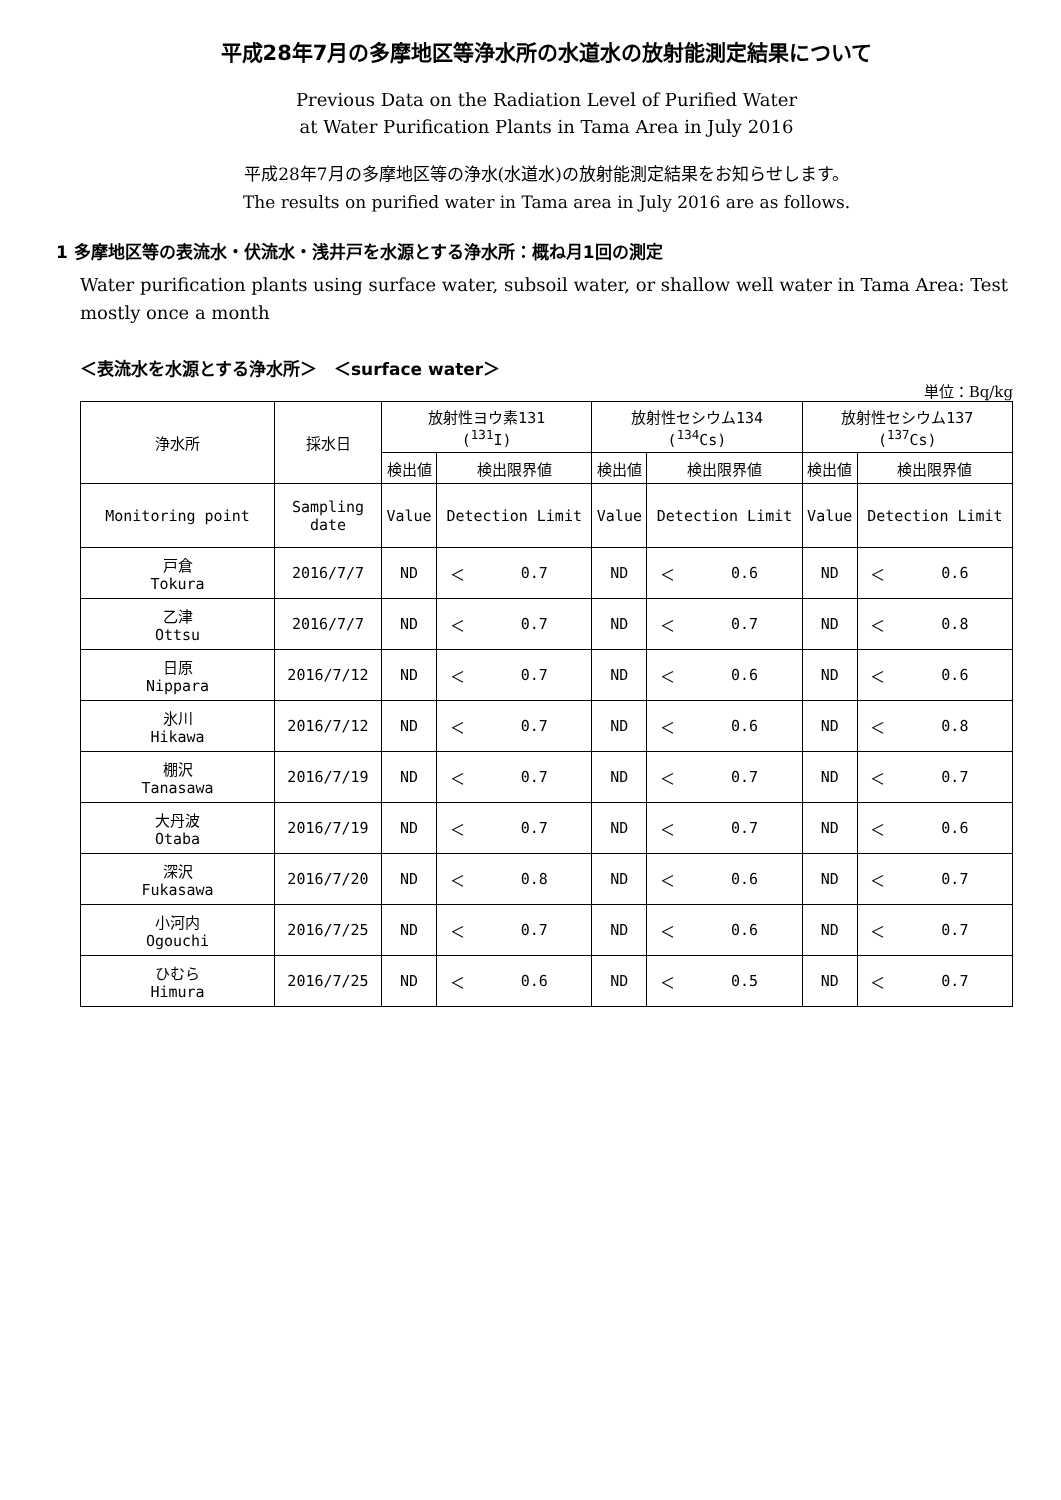平成28年7月の多摩地区等浄水所の水道水の放射能測定結果について
Previous Data on the Radiation Level of Purified Water
at Water Purification Plants in Tama Area in July 2016
平成28年7月の多摩地区等の浄水(水道水)の放射能測定結果をお知らせします。
The results on purified water in Tama area in July 2016 are as follows.
1 多摩地区等の表流水・伏流水・浅井戸を水源とする浄水所：概ね月1回の測定
Water purification plants using surface water, subsoil water, or shallow well water in Tama Area: Test mostly once a month
＜表流水を水源とする浄水所＞　＜surface water＞
単位：Bq/kg
| 浄水所 | 採水日 | 放射性ヨウ素131 (<sup>131</sup>I) | | | 放射性セシウム134 (<sup>134</sup>Cs) | | | 放射性セシウム137 (<sup>137</sup>Cs) | | |
| --- | --- | --- | --- | --- | --- | --- | --- | --- | --- | --- |
| | | 検出値 | 検出限界値 | | 検出値 | 検出限界値 | | 検出値 | 検出限界値 | |
| Monitoring point | Sampling date | Value | Detection Limit | | Value | Detection Limit | | Value | Detection Limit | |
| 戸倉 Tokura | 2016/7/7 | ND | ＜ | 0.7 | ND | ＜ | 0.6 | ND | ＜ | 0.6 |
| 乙津 Ottsu | 2016/7/7 | ND | ＜ | 0.7 | ND | ＜ | 0.7 | ND | ＜ | 0.8 |
| 日原 Nippara | 2016/7/12 | ND | ＜ | 0.7 | ND | ＜ | 0.6 | ND | ＜ | 0.6 |
| 氷川 Hikawa | 2016/7/12 | ND | ＜ | 0.7 | ND | ＜ | 0.6 | ND | ＜ | 0.8 |
| 棚沢 Tanasawa | 2016/7/19 | ND | ＜ | 0.7 | ND | ＜ | 0.7 | ND | ＜ | 0.7 |
| 大丹波 Otaba | 2016/7/19 | ND | ＜ | 0.7 | ND | ＜ | 0.7 | ND | ＜ | 0.6 |
| 深沢 Fukasawa | 2016/7/20 | ND | ＜ | 0.8 | ND | ＜ | 0.6 | ND | ＜ | 0.7 |
| 小河内 Ogouchi | 2016/7/25 | ND | ＜ | 0.7 | ND | ＜ | 0.6 | ND | ＜ | 0.7 |
| ひむら Himura | 2016/7/25 | ND | ＜ | 0.6 | ND | ＜ | 0.5 | ND | ＜ | 0.7 |